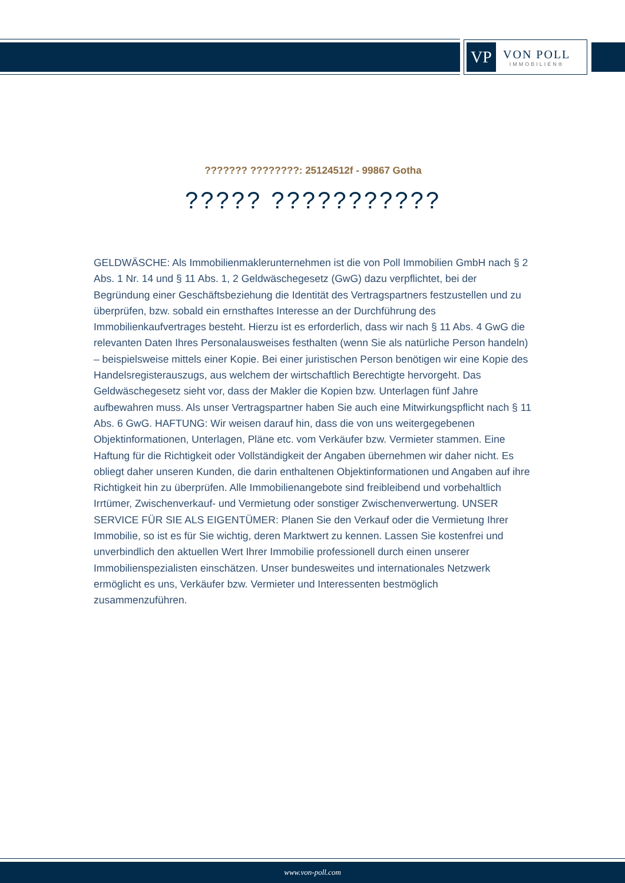VP
VON POLL
IMMOBILIEN®
??????? ????????: 25124512f - 99867 Gotha
????? ???????????
GELDWÄSCHE: Als Immobilienmaklerunternehmen ist die von Poll Immobilien GmbH nach § 2 Abs. 1 Nr. 14 und § 11 Abs. 1, 2 Geldwäschegesetz (GwG) dazu verpflichtet, bei der Begründung einer Geschäftsbeziehung die Identität des Vertragspartners festzustellen und zu überprüfen, bzw. sobald ein ernsthaftes Interesse an der Durchführung des Immobilienkaufvertrages besteht. Hierzu ist es erforderlich, dass wir nach § 11 Abs. 4 GwG die relevanten Daten Ihres Personalausweises festhalten (wenn Sie als natürliche Person handeln) – beispielsweise mittels einer Kopie. Bei einer juristischen Person benötigen wir eine Kopie des Handelsregisterauszugs, aus welchem der wirtschaftlich Berechtigte hervorgeht. Das Geldwäschegesetz sieht vor, dass der Makler die Kopien bzw. Unterlagen fünf Jahre aufbewahren muss. Als unser Vertragspartner haben Sie auch eine Mitwirkungspflicht nach § 11 Abs. 6 GwG. HAFTUNG: Wir weisen darauf hin, dass die von uns weitergegebenen Objektinformationen, Unterlagen, Pläne etc. vom Verkäufer bzw. Vermieter stammen. Eine Haftung für die Richtigkeit oder Vollständigkeit der Angaben übernehmen wir daher nicht. Es obliegt daher unseren Kunden, die darin enthaltenen Objektinformationen und Angaben auf ihre Richtigkeit hin zu überprüfen. Alle Immobilienangebote sind freibleibend und vorbehaltlich Irrtümer, Zwischenverkauf- und Vermietung oder sonstiger Zwischenverwertung. UNSER SERVICE FÜR SIE ALS EIGENTÜMER: Planen Sie den Verkauf oder die Vermietung Ihrer Immobilie, so ist es für Sie wichtig, deren Marktwert zu kennen. Lassen Sie kostenfrei und unverbindlich den aktuellen Wert Ihrer Immobilie professionell durch einen unserer Immobilienspezialisten einschätzen. Unser bundesweites und internationales Netzwerk ermöglicht es uns, Verkäufer bzw. Vermieter und Interessenten bestmöglich zusammenzuführen.
www.von-poll.com